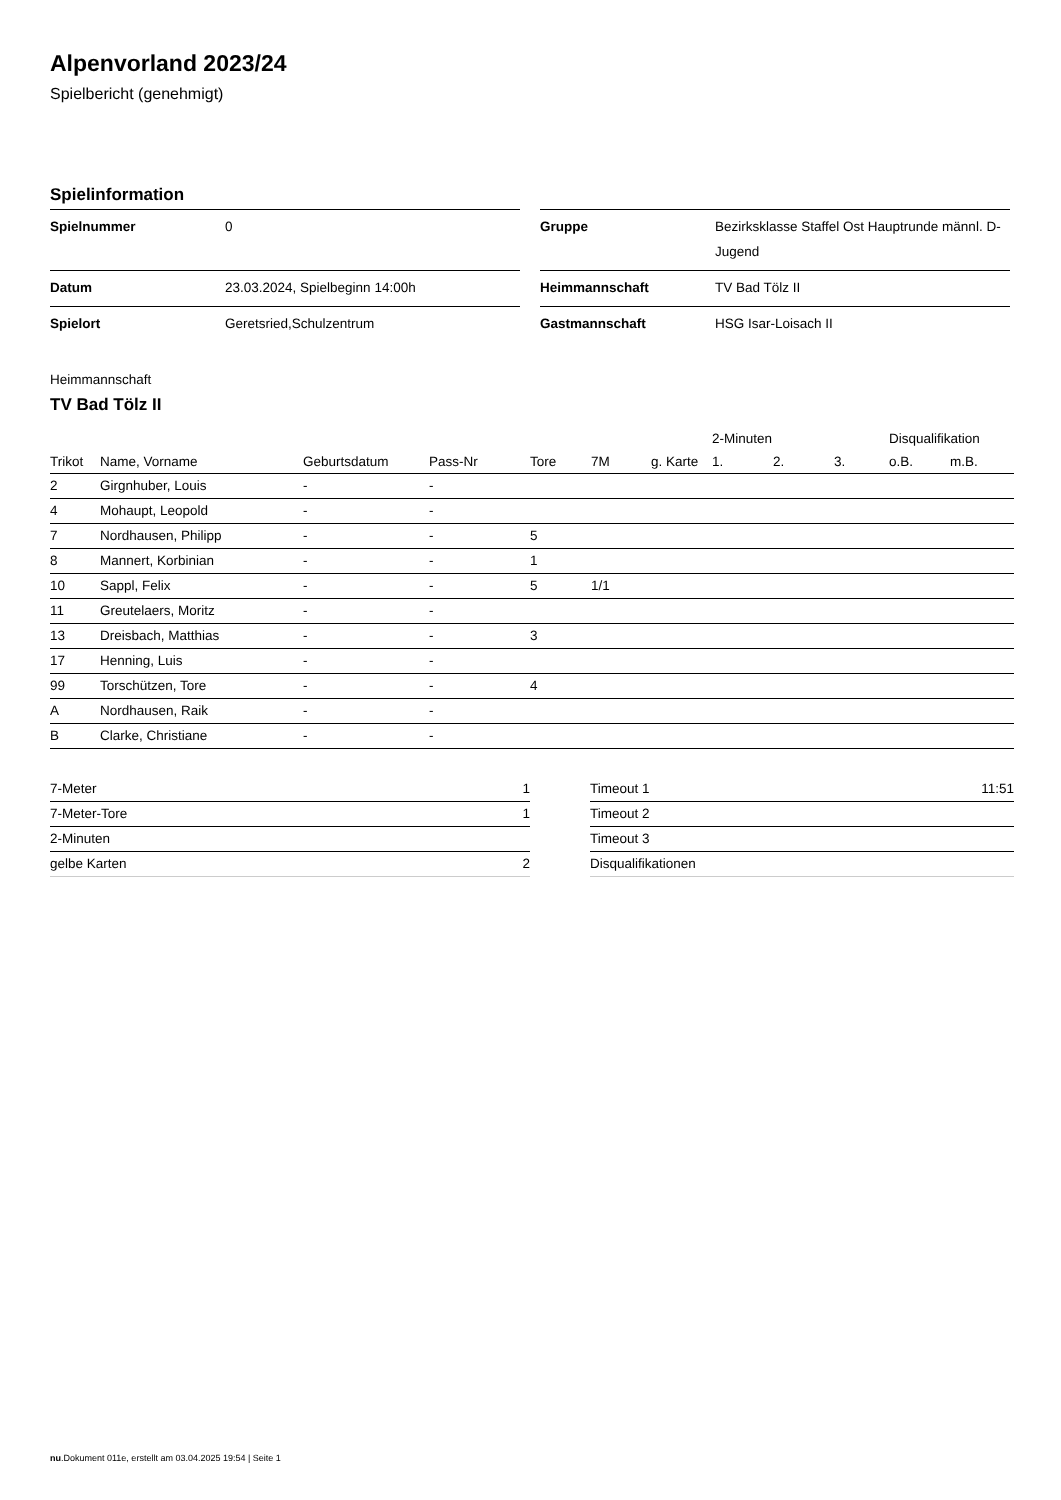Alpenvorland 2023/24
Spielbericht (genehmigt)
Spielinformation
| Spielnummer | 0 |
| Datum | 23.03.2024, Spielbeginn 14:00h |
| Spielort | Geretsried,Schulzentrum |
| Gruppe | Bezirksklasse Staffel Ost Hauptrunde männl. D-Jugend |
| Heimmannschaft | TV Bad Tölz II |
| Gastmannschaft | HSG Isar-Loisach II |
Heimmannschaft
TV Bad Tölz II
| | | | | | | | 2-Minuten | | | Disqualifikation | |
| --- | --- | --- | --- | --- | --- | --- | --- | --- | --- | --- | --- |
| Trikot | Name, Vorname | Geburtsdatum | Pass-Nr | Tore | 7M | g. Karte | 1. | 2. | 3. | o.B. | m.B. |
| 2 | Girgnhuber, Louis | - | - | | | | | | | | |
| 4 | Mohaupt, Leopold | - | - | | | | | | | | |
| 7 | Nordhausen, Philipp | - | - | 5 | | | | | | | |
| 8 | Mannert, Korbinian | - | - | 1 | | | | | | | |
| 10 | Sappl, Felix | - | - | 5 | 1/1 | | | | | | |
| 11 | Greutelaers, Moritz | - | - | | | | | | | | |
| 13 | Dreisbach, Matthias | - | - | 3 | | | | | | | |
| 17 | Henning, Luis | - | - | | | | | | | | |
| 99 | Torschützen, Tore | - | - | 4 | | | | | | | |
| A | Nordhausen, Raik | - | - | | | | | | | | |
| B | Clarke, Christiane | - | - | | | | | | | | |
| 7-Meter | 1 |
| 7-Meter-Tore | 1 |
| 2-Minuten | |
| gelbe Karten | 2 |
| Timeout 1 | 11:51 |
| Timeout 2 | |
| Timeout 3 | |
| Disqualifikationen | |
nu.Dokument 011e, erstellt am 03.04.2025 19:54 | Seite 1